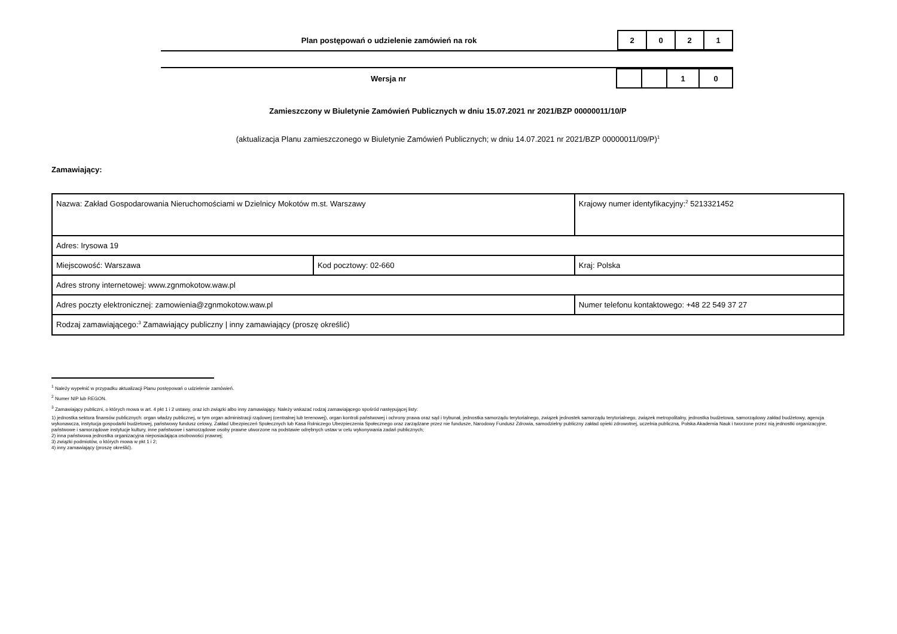Plan postępowań o udzielenie zamówień na rok
| 2 | 0 | 2 | 1 |
Wersja nr
| | | 1 | 0 |
Zamieszczony w Biuletynie Zamówień Publicznych w dniu 15.07.2021 nr 2021/BZP 00000011/10/P
(aktualizacja Planu zamieszczonego w Biuletynie Zamówień Publicznych; w dniu 14.07.2021 nr 2021/BZP 00000011/09/P)<sup>1</sup>
Zamawiający:
| Nazwa: Zakład Gospodarowania Nieruchomościami w Dzielnicy Mokotów m.st. Warszawy | | | Krajowy numer identyfikacyjny:<sup>2</sup> 5213321452 |
| Adres: Irysowa 19 | | | |
| Miejscowość: Warszawa | Kod pocztowy: 02-660 | | Kraj: Polska |
| Adres strony internetowej: www.zgnmokotow.waw.pl | | | |
| Adres poczty elektronicznej: zamowienia@zgnmokotow.waw.pl | | Numer telefonu kontaktowego: +48 22 549 37 27 | |
| Rodzaj zamawiającego:<sup>3</sup> Zamawiający publiczny / inny zamawiający (proszę określić) | | | |
<sup>1</sup> Należy wypełnić w przypadku aktualizacji Planu postępowań o udzielenie zamówień.
<sup>2</sup> Numer NIP lub REGON.
<sup>3</sup> Zamawiający publiczni, o których mowa w art. 4 pkt 1 i 2 ustawy, oraz ich związki albo inny zamawiający. Należy wskazać rodzaj zamawiającego spośród następującej listy:
1) jednostka sektora finansów publicznych: organ władzy publicznej, w tym organ administracji rządowej (centralnej lub terenowej), organ kontroli państwowej i ochrony prawa oraz sąd i trybunał, jednostka samorządu terytorialnego, związek jednostek samorządu terytorialnego, związek metropolitalny, jednostka budżetowa, samorządowy zakład budżetowy, agencja wykonawcza, instytucja gospodarki budżetowej, państwowy fundusz celowy, Zakład Ubezpieczeń Społecznych lub Kasa Rolniczego Ubezpieczenia Społecznego oraz zarządzane przez nie fundusze, Narodowy Fundusz Zdrowia, samodzielny publiczny zakład opieki zdrowotnej, uczelnia publiczna, Polska Akademia Nauk i tworzone przez nią jednostki organizacyjne, państwowe i samorządowe instytucje kultury, inne państwowe i samorządowe osoby prawne utworzone na podstawie odrębnych ustaw w celu wykonywania zadań publicznych;
2) inna państwowa jednostka organizacyjna nieposiadająca osobowości prawnej;
3) związki podmiotów, o których mowa w pkt 1 i 2;
4) inny zamawiający (proszę określić).